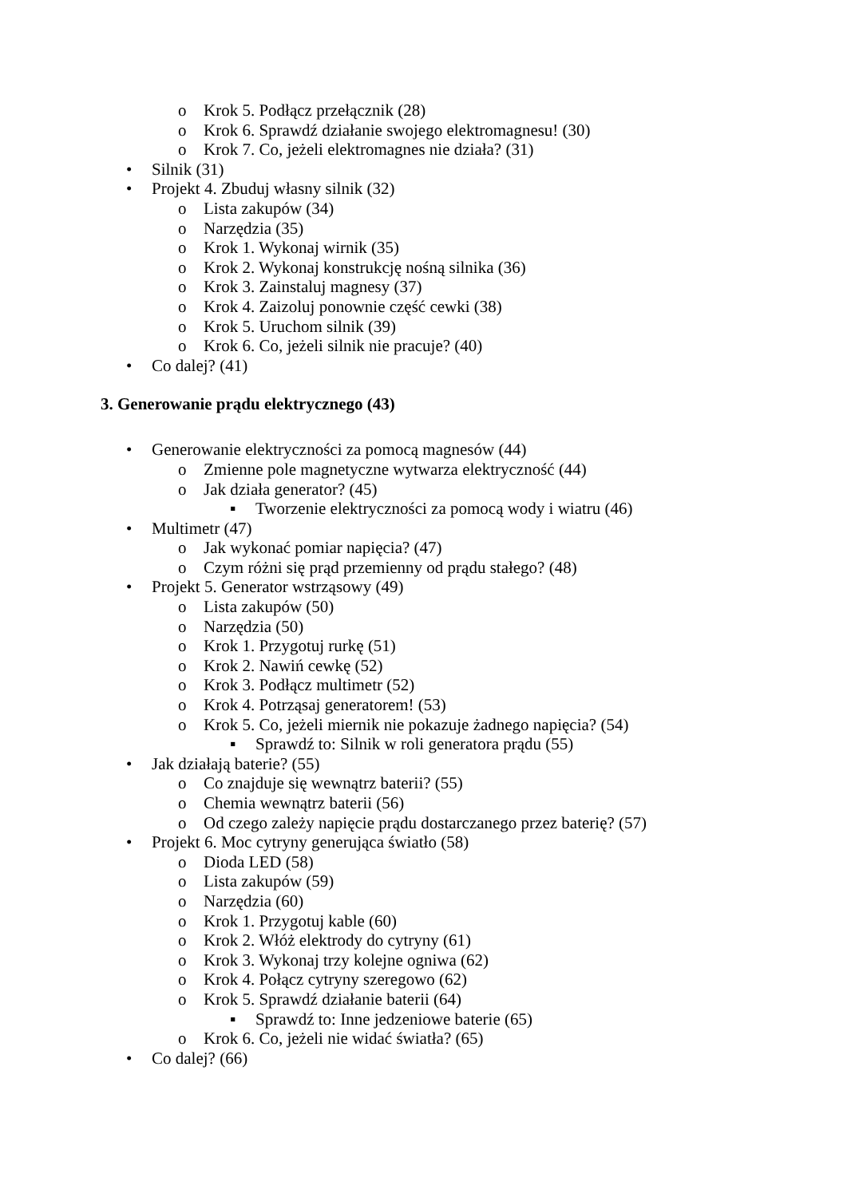o Krok 5. Podłącz przełącznik (28)
o Krok 6. Sprawdź działanie swojego elektromagnesu! (30)
o Krok 7. Co, jeżeli elektromagnes nie działa? (31)
• Silnik (31)
• Projekt 4. Zbuduj własny silnik (32)
o Lista zakupów (34)
o Narzędzia (35)
o Krok 1. Wykonaj wirnik (35)
o Krok 2. Wykonaj konstrukcję nośną silnika (36)
o Krok 3. Zainstaluj magnesy (37)
o Krok 4. Zaizoluj ponownie część cewki (38)
o Krok 5. Uruchom silnik (39)
o Krok 6. Co, jeżeli silnik nie pracuje? (40)
• Co dalej? (41)
3. Generowanie prądu elektrycznego (43)
• Generowanie elektryczności za pomocą magnesów (44)
o Zmienne pole magnetyczne wytwarza elektryczność (44)
o Jak działa generator? (45)
▪ Tworzenie elektryczności za pomocą wody i wiatru (46)
• Multimetr (47)
o Jak wykonać pomiar napięcia? (47)
o Czym różni się prąd przemienny od prądu stałego? (48)
• Projekt 5. Generator wstrząsowy (49)
o Lista zakupów (50)
o Narzędzia (50)
o Krok 1. Przygotuj rurkę (51)
o Krok 2. Nawiń cewkę (52)
o Krok 3. Podłącz multimetr (52)
o Krok 4. Potrząsaj generatorem! (53)
o Krok 5. Co, jeżeli miernik nie pokazuje żadnego napięcia? (54)
▪ Sprawdź to: Silnik w roli generatora prądu (55)
• Jak działają baterie? (55)
o Co znajduje się wewnątrz baterii? (55)
o Chemia wewnątrz baterii (56)
o Od czego zależy napięcie prądu dostarczanego przez baterię? (57)
• Projekt 6. Moc cytryny generująca światło (58)
o Dioda LED (58)
o Lista zakupów (59)
o Narzędzia (60)
o Krok 1. Przygotuj kable (60)
o Krok 2. Włóż elektrody do cytryny (61)
o Krok 3. Wykonaj trzy kolejne ogniwa (62)
o Krok 4. Połącz cytryny szeregowo (62)
o Krok 5. Sprawdź działanie baterii (64)
▪ Sprawdź to: Inne jedzeniowe baterie (65)
o Krok 6. Co, jeżeli nie widać światła? (65)
• Co dalej? (66)